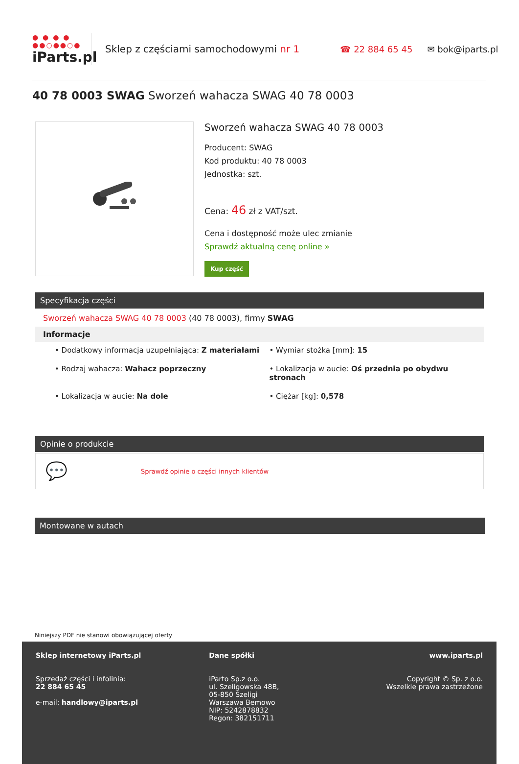● ● ● ●
●●○●●○●
iParts.pl
Sklep z częściami samochodowymi nr 1 ☎ 22 884 65 45 ✉ bok@iparts.pl
40 78 0003 SWAG Sworzeń wahacza SWAG 40 78 0003
Sworzeń wahacza SWAG 40 78 0003
Producent: SWAG
Kod produktu: 40 78 0003
Jednostka: szt.
Cena: 46 zł z VAT/szt.
Cena i dostępność może ulec zmianie
Sprawdź aktualną cenę online »
Kup część
Specyfikacja części
Sworzeń wahacza SWAG 40 78 0003 (40 78 0003), firmy SWAG
Informacje
• Dodatkowy informacja uzupełniająca: Z materiałami
• Wymiar stożka [mm]: 15
• Rodzaj wahacza: Wahacz poprzeczny
• Lokalizacja w aucie: Oś przednia po obydwu stronach
• Lokalizacja w aucie: Na dole
• Ciężar [kg]: 0,578
Opinie o produkcie
💬 Sprawdź opinie o części innych klientów
Montowane w autach
Niniejszy PDF nie stanowi obowiązującej oferty
Sklep internetowy iParts.pl
Sprzedaż części i infolinia:
22 884 65 45
e-mail: handlowy@iparts.pl
Dane spółki
iParto Sp.z o.o.
ul. Szeligowska 48B,
05-850 Szeligi
Warszawa Bemowo
NIP: 5242878832
Regon: 382151711
www.iparts.pl
Copyright © Sp. z o.o.
Wszelkie prawa zastrzeżone